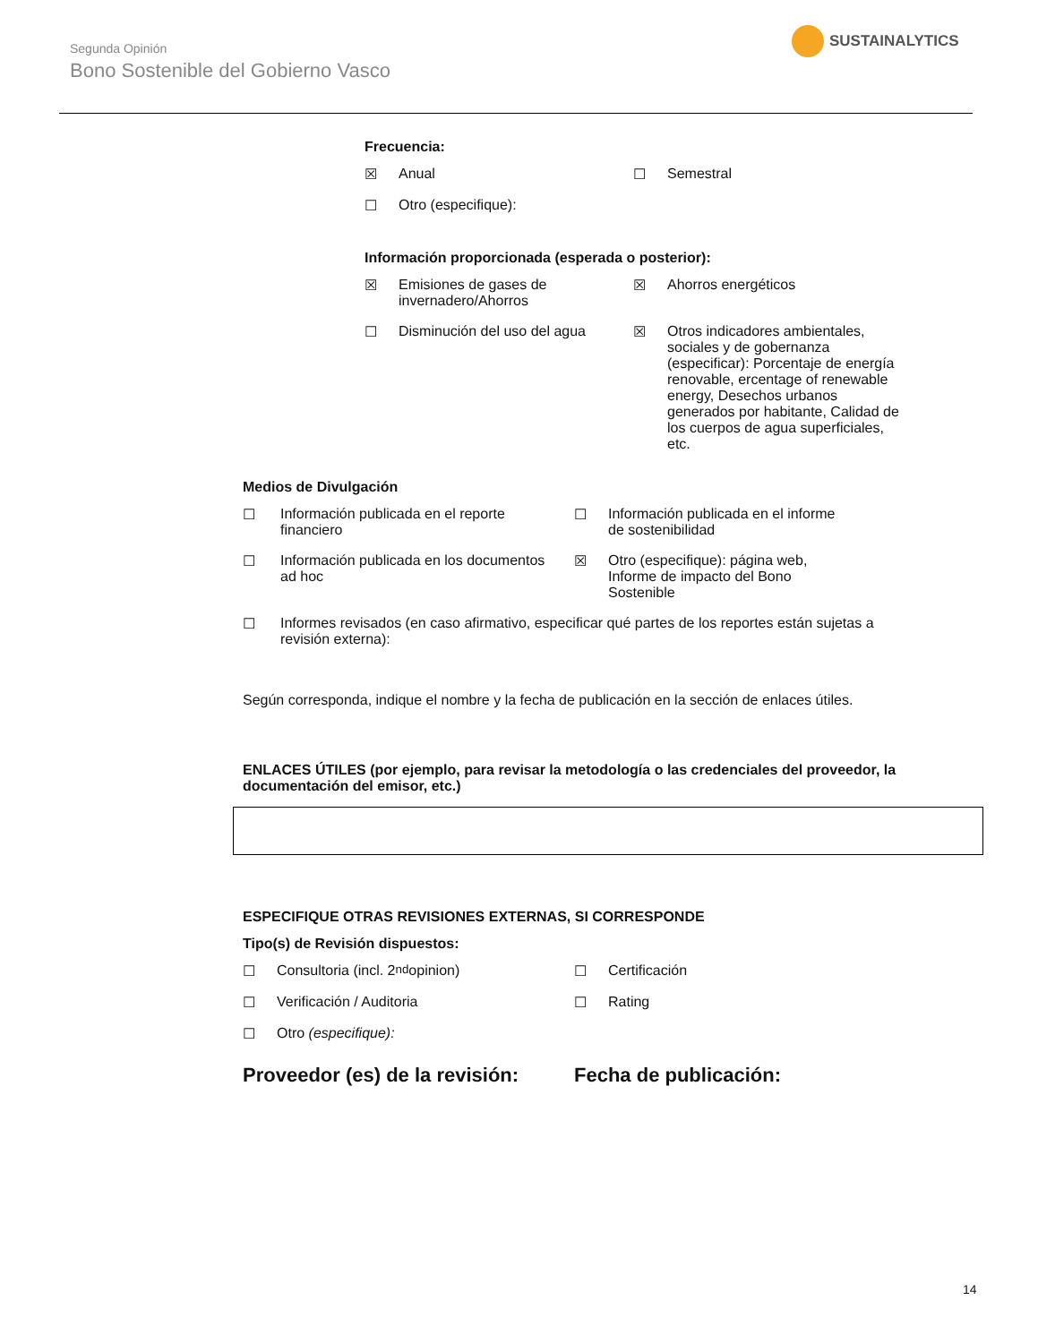Segunda Opinión
Bono Sostenible del Gobierno Vasco
SUSTAINALYTICS
Frecuencia:
☒ Anual ☐ Semestral
☐ Otro (especifique):
Información proporcionada (esperada o posterior):
☒ Emisiones de gases de
invernadero/Ahorros
☒ Ahorros energéticos
☐ Disminución del uso del agua ☒ Otros indicadores ambientales, sociales y de gobernanza (especificar): Porcentaje de energía renovable, ercentage of renewable energy, Desechos urbanos generados por habitante, Calidad de los cuerpos de agua superficiales, etc.
Medios de Divulgación
☐ Información publicada en el reporte
financiero
☐ Información publicada en el informe
de sostenibilidad
☐ Información publicada en los documentos
ad hoc
☒ Otro (especifique): página web,
Informe de impacto del Bono
Sostenible
☐ Informes revisados (en caso afirmativo, especificar qué partes de los reportes están sujetas a revisión externa):
Según corresponda, indique el nombre y la fecha de publicación en la sección de enlaces útiles.
ENLACES ÚTILES (por ejemplo, para revisar la metodología o las credenciales del proveedor, la documentación del emisor, etc.)
ESPECIFIQUE OTRAS REVISIONES EXTERNAS, SI CORRESPONDE
Tipo(s) de Revisión dispuestos:
☐ Consultoria (incl. 2<sup>nd</sup> opinion)
☐ Certificación
☐ Verificación / Auditoria ☐ Rating
☐ Otro (especifique):
Proveedor (es) de la revisión: Fecha de publicación:
14